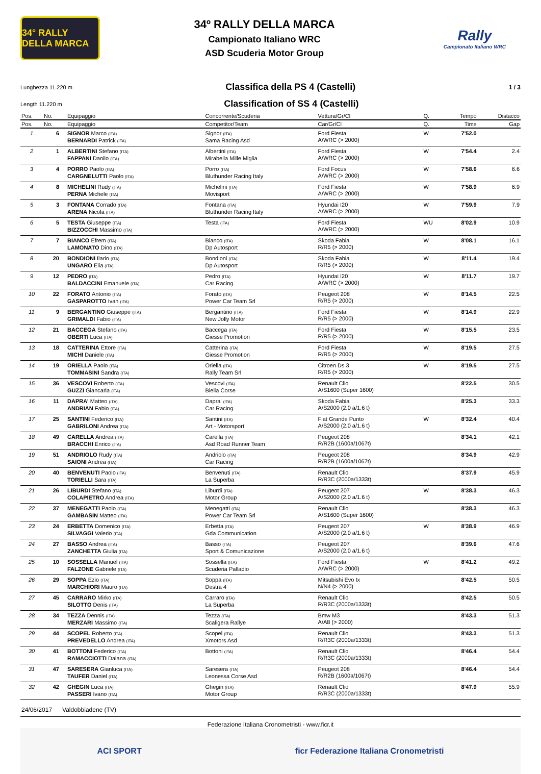34° RALLY DELLA MARCA
34º RALLY DELLA MARCA
Campionato Italiano WRC
ASD Scuderia Motor Group
Rally
Campionato Italiano WRC
Lunghezza 11.220 m
Classifica della PS 4 (Castelli)
1 / 3
Length 11.220 m
Classification of SS 4 (Castelli)
| Pos. | No. | Equipaggio | Concorrente/Scuderia | Vettura/Gr/Cl | Q. | Tempo | Distacco |
| --- | --- | --- | --- | --- | --- | --- | --- |
| Pos. | No. | Equipaggio | Competitor/Team | Car/Gr/Cl | Q. | Time | Gap |
| 1 | 6 | SIGNOR Marco (ITA) BERNARDI Patrick (ITA) | Signor (ITA) Sama Racing Asd | Ford Fiesta A/WRC (> 2000) | W | 7'52.0 | |
| 2 | 1 | ALBERTINI Stefano (ITA) FAPPANI Danilo (ITA) | Albertini (ITA) Mirabella Mille Miglia | Ford Fiesta A/WRC (> 2000) | W | 7'54.4 | 2.4 |
| 3 | 4 | PORRO Paolo (ITA) CARGNELUTTI Paolo (ITA) | Porro (ITA) Bluthunder Racing Italy | Ford Focus A/WRC (> 2000) | W | 7'58.6 | 6.6 |
| 4 | 8 | MICHELINI Rudy (ITA) PERNA Michele (ITA) | Michelini (ITA) Movisport | Ford Fiesta A/WRC (> 2000) | W | 7'58.9 | 6.9 |
| 5 | 3 | FONTANA Corrado (ITA) ARENA Nicola (ITA) | Fontana (ITA) Bluthunder Racing Italy | Hyundai I20 A/WRC (> 2000) | W | 7'59.9 | 7.9 |
| 6 | 5 | TESTA Giuseppe (ITA) BIZZOCCHI Massimo (ITA) | Testa (ITA) | Ford Fiesta A/WRC (> 2000) | WU | 8'02.9 | 10.9 |
| 7 | 7 | BIANCO Efrem (ITA) LAMONATO Dino (ITA) | Bianco (ITA) Dp Autosport | Skoda Fabia R/R5 (> 2000) | W | 8'08.1 | 16.1 |
| 8 | 20 | BONDIONI Ilario (ITA) UNGARO Elia (ITA) | Bondioni (ITA) Dp Autosport | Skoda Fabia R/R5 (> 2000) | W | 8'11.4 | 19.4 |
| 9 | 12 | PEDRO (ITA) BALDACCINI Emanuele (ITA) | Pedro (ITA) Car Racing | Hyundai I20 A/WRC (> 2000) | W | 8'11.7 | 19.7 |
| 10 | 22 | FORATO Antonio (ITA) GASPAROTTO Ivan (ITA) | Forato (ITA) Power Car Team Srl | Peugeot 208 R/R5 (> 2000) | W | 8'14.5 | 22.5 |
| 11 | 9 | BERGANTINO Giuseppe (ITA) GRIMALDI Fabio (ITA) | Bergantino (ITA) New Jolly Motor | Ford Fiesta R/R5 (> 2000) | W | 8'14.9 | 22.9 |
| 12 | 21 | BACCEGA Stefano (ITA) OBERTI Luca (ITA) | Baccega (ITA) Giesse Promotion | Ford Fiesta R/R5 (> 2000) | W | 8'15.5 | 23.5 |
| 13 | 18 | CATTERINA Ettore (ITA) MICHI Daniele (ITA) | Catterina (ITA) Giesse Promotion | Ford Fiesta R/R5 (> 2000) | W | 8'19.5 | 27.5 |
| 14 | 19 | ORIELLA Paolo (ITA) TOMMASINI Sandra (ITA) | Oriella (ITA) Rally Team Srl | Citroen Ds 3 R/R5 (> 2000) | W | 8'19.5 | 27.5 |
| 15 | 36 | VESCOVI Roberto (ITA) GUZZI Giancarla (ITA) | Vescovi (ITA) Biella Corse | Renault Clio A/S1600 (Super 1600) | | 8'22.5 | 30.5 |
| 16 | 11 | DAPRA' Matteo (ITA) ANDRIAN Fabio (ITA) | Dapra' (ITA) Car Racing | Skoda Fabia A/S2000 (2.0 a/1.6 t) | | 8'25.3 | 33.3 |
| 17 | 25 | SANTINI Federico (ITA) GABRILONI Andrea (ITA) | Santini (ITA) Art - Motorsport | Fiat Grande Punto A/S2000 (2.0 a/1.6 t) | W | 8'32.4 | 40.4 |
| 18 | 49 | CARELLA Andrea (ITA) BRACCHI Enrico (ITA) | Carella (ITA) Asd Road Runner Team | Peugeot 208 R/R2B (1600a/1067t) | | 8'34.1 | 42.1 |
| 19 | 51 | ANDRIOLO Rudy (ITA) SAIONI Andrea (ITA) | Andriolo (ITA) Car Racing | Peugeot 208 R/R2B (1600a/1067t) | | 8'34.9 | 42.9 |
| 20 | 40 | BENVENUTI Paolo (ITA) TORIELLI Sara (ITA) | Benvenuti (ITA) La Superba | Renault Clio R/R3C (2000a/1333t) | | 8'37.9 | 45.9 |
| 21 | 26 | LIBURDI Stefano (ITA) COLAPIETRO Andrea (ITA) | Liburdi (ITA) Motor Group | Peugeot 207 A/S2000 (2.0 a/1.6 t) | W | 8'38.3 | 46.3 |
| 22 | 37 | MENEGATTI Paolo (ITA) GAMBASIN Matteo (ITA) | Menegatti (ITA) Power Car Team Srl | Renault Clio A/S1600 (Super 1600) | | 8'38.3 | 46.3 |
| 23 | 24 | ERBETTA Domenico (ITA) SILVAGGI Valerio (ITA) | Erbetta (ITA) Gda Communication | Peugeot 207 A/S2000 (2.0 a/1.6 t) | W | 8'38.9 | 46.9 |
| 24 | 27 | BASSO Andrea (ITA) ZANCHETTA Giulia (ITA) | Basso (ITA) Sport & Comunicazione | Peugeot 207 A/S2000 (2.0 a/1.6 t) | | 8'39.6 | 47.6 |
| 25 | 10 | SOSSELLA Manuel (ITA) FALZONE Gabriele (ITA) | Sossella (ITA) Scuderia Palladio | Ford Fiesta A/WRC (> 2000) | W | 8'41.2 | 49.2 |
| 26 | 29 | SOPPA Ezio (ITA) MARCHIORI Mauro (ITA) | Soppa (ITA) Destra 4 | Mitsubishi Evo Ix N/N4 (> 2000) | | 8'42.5 | 50.5 |
| 27 | 45 | CARRARO Mirko (ITA) SILOTTO Denis (ITA) | Carraro (ITA) La Superba | Renault Clio R/R3C (2000a/1333t) | | 8'42.5 | 50.5 |
| 28 | 34 | TEZZA Dennis (ITA) MERZARI Massimo (ITA) | Tezza (ITA) Scaligera Rallye | Bmw M3 A/A8 (> 2000) | | 8'43.3 | 51.3 |
| 29 | 44 | SCOPEL Roberto (ITA) PREVEDELLO Andrea (ITA) | Scopel (ITA) Xmotors Asd | Renault Clio R/R3C (2000a/1333t) | | 8'43.3 | 51.3 |
| 30 | 41 | BOTTONI Federico (ITA) RAMACCIOTTI Daiana (ITA) | Bottoni (ITA) | Renault Clio R/R3C (2000a/1333t) | | 8'46.4 | 54.4 |
| 31 | 47 | SARESERA Gianluca (ITA) TAUFER Daniel (ITA) | Saresera (ITA) Leonessa Corse Asd | Peugeot 208 R/R2B (1600a/1067t) | | 8'46.4 | 54.4 |
| 32 | 42 | GHEGIN Luca (ITA) PASSERI Ivano (ITA) | Ghegin (ITA) Motor Group | Renault Clio R/R3C (2000a/1333t) | | 8'47.9 | 55.9 |
24/06/2017 Valdobbiadene (TV)
Federazione Italiana Cronometristi - www.ficr.it
ACI SPORT ficr Federazione Italiana Cronometristi